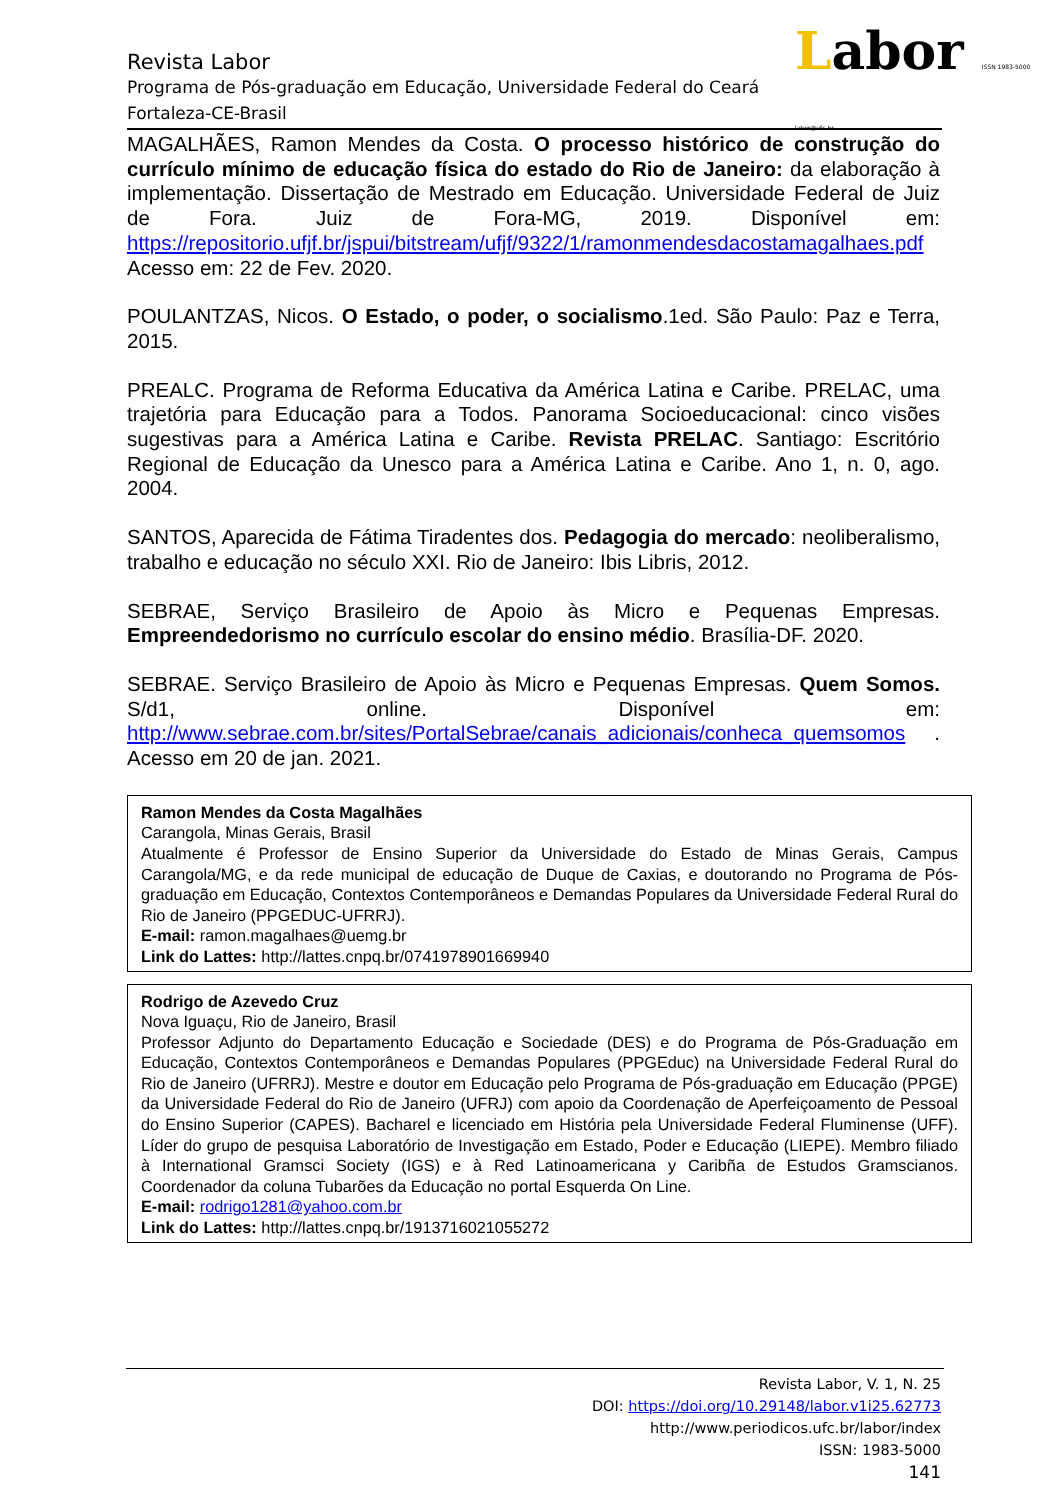Revista Labor
Programa de Pós-graduação em Educação, Universidade Federal do Ceará
Fortaleza-CE-Brasil
Labor ISSN 1983-5000 labor@ufc.br
MAGALHÃES, Ramon Mendes da Costa. O processo histórico de construção do currículo mínimo de educação física do estado do Rio de Janeiro: da elaboração à implementação. Dissertação de Mestrado em Educação. Universidade Federal de Juiz de Fora. Juiz de Fora-MG, 2019. Disponível em: https://repositorio.ufjf.br/jspui/bitstream/ufjf/9322/1/ramonmendesdacostamagalhaes.pdf Acesso em: 22 de Fev. 2020.
POULANTZAS, Nicos. O Estado, o poder, o socialismo.1ed. São Paulo: Paz e Terra, 2015.
PREALC. Programa de Reforma Educativa da América Latina e Caribe. PRELAC, uma trajetória para Educação para a Todos. Panorama Socioeducacional: cinco visões sugestivas para a América Latina e Caribe. Revista PRELAC. Santiago: Escritório Regional de Educação da Unesco para a América Latina e Caribe. Ano 1, n. 0, ago. 2004.
SANTOS, Aparecida de Fátima Tiradentes dos. Pedagogia do mercado: neoliberalismo, trabalho e educação no século XXI. Rio de Janeiro: Ibis Libris, 2012.
SEBRAE, Serviço Brasileiro de Apoio às Micro e Pequenas Empresas. Empreendedorismo no currículo escolar do ensino médio. Brasília-DF. 2020.
SEBRAE. Serviço Brasileiro de Apoio às Micro e Pequenas Empresas. Quem Somos. S/d1, online. Disponível em: http://www.sebrae.com.br/sites/PortalSebrae/canais_adicionais/conheca_quemsomos . Acesso em 20 de jan. 2021.
Ramon Mendes da Costa Magalhães
Carangola, Minas Gerais, Brasil
Atualmente é Professor de Ensino Superior da Universidade do Estado de Minas Gerais, Campus Carangola/MG, e da rede municipal de educação de Duque de Caxias, e doutorando no Programa de Pós-graduação em Educação, Contextos Contemporâneos e Demandas Populares da Universidade Federal Rural do Rio de Janeiro (PPGEDUC-UFRRJ).
E-mail: ramon.magalhaes@uemg.br
Link do Lattes: http://lattes.cnpq.br/0741978901669940
Rodrigo de Azevedo Cruz
Nova Iguaçu, Rio de Janeiro, Brasil
Professor Adjunto do Departamento Educação e Sociedade (DES) e do Programa de Pós-Graduação em Educação, Contextos Contemporâneos e Demandas Populares (PPGEduc) na Universidade Federal Rural do Rio de Janeiro (UFRRJ). Mestre e doutor em Educação pelo Programa de Pós-graduação em Educação (PPGE) da Universidade Federal do Rio de Janeiro (UFRJ) com apoio da Coordenação de Aperfeiçoamento de Pessoal do Ensino Superior (CAPES). Bacharel e licenciado em História pela Universidade Federal Fluminense (UFF). Líder do grupo de pesquisa Laboratório de Investigação em Estado, Poder e Educação (LIEPE). Membro filiado à International Gramsci Society (IGS) e à Red Latinoamericana y Caribña de Estudos Gramscianos. Coordenador da coluna Tubarões da Educação no portal Esquerda On Line.
E-mail: rodrigo1281@yahoo.com.br
Link do Lattes: http://lattes.cnpq.br/1913716021055272
Revista Labor, V. 1, N. 25
DOI: https://doi.org/10.29148/labor.v1i25.62773
http://www.periodicos.ufc.br/labor/index
ISSN: 1983-5000
141